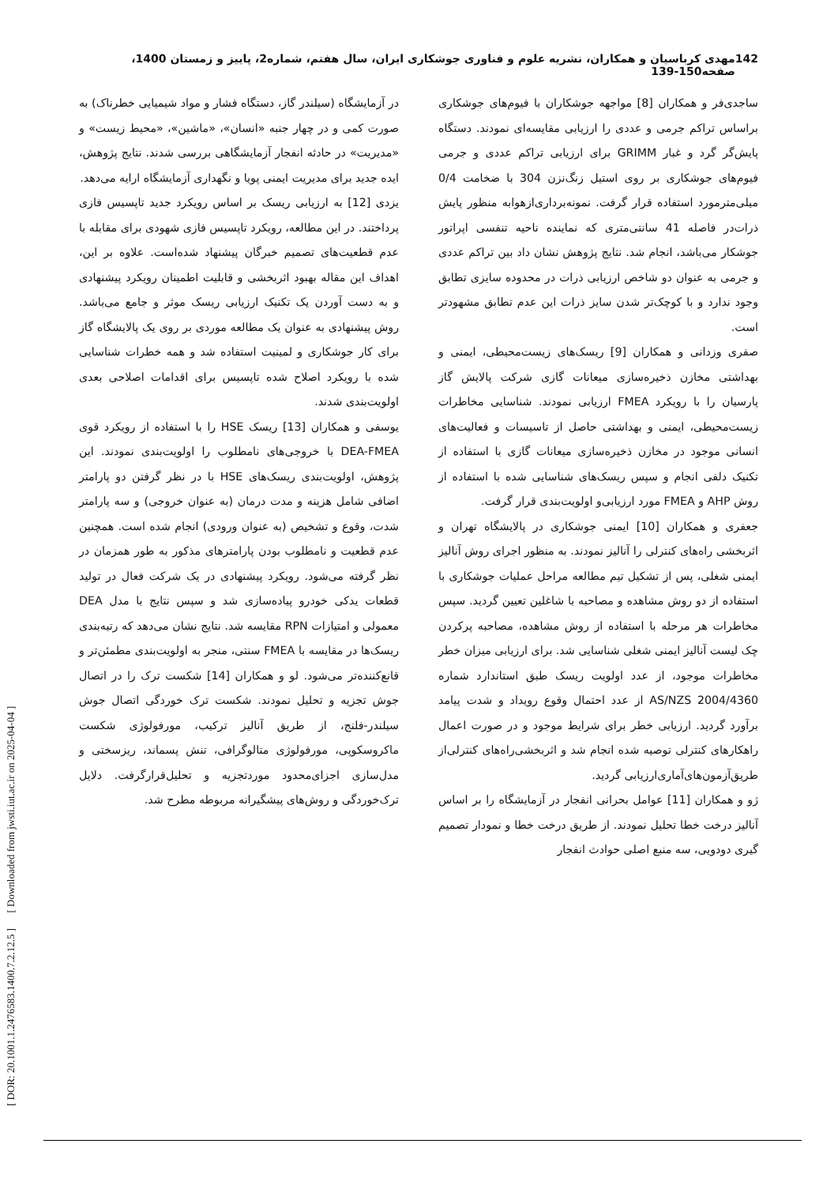142 مهدی کرباسیان و همکاران، نشریه علوم و فناوری جوشکاری ایران، سال هفتم، شماره2، پاییز و زمستان 1400، صفحه150-139
ساجدی‌فر و همکاران [8] مواجهه جوشکاران با فیوم‌های جوشکاری براساس تراکم جرمی و عددی را ارزیابی مقایسه‌ای نمودند. دستگاه پایش‌گر گرد و غبار GRIMM برای ارزیابی تراکم عددی و جرمی فیوم‌های جوشکاری بر روی استیل زنگ‌نزن 304 با ضخامت 0/4 میلی‌مترمورد استفاده قرار گرفت. نمونه‌برداری‌ازهوابه منظور پایش ذرات‌در فاصله 41 سانتی‌متری که نماینده ناحیه تنفسی اپراتور جوشکار می‌باشد، انجام شد. نتایج پژوهش نشان داد بین تراکم عددی و جرمی به عنوان دو شاخص ارزیابی ذرات در محدوده سایزی تطابق وجود ندارد و با کوچک‌تر شدن سایز ذرات این عدم تطابق مشهودتر است.
صفری وزدانی و همکاران [9] ریسک‌های زیست‌محیطی، ایمنی و بهداشتی مخازن ذخیره‌سازی میعانات گازی شرکت پالایش گاز پارسیان را با رویکرد FMEA ارزیابی نمودند. شناسایی مخاطرات زیست‌محیطی، ایمنی و بهداشتی حاصل از تاسیسات و فعالیت‌های انسانی موجود در مخازن ذخیره‌سازی میعانات گازی با استفاده از تکنیک دلفی انجام و سپس ریسک‌های شناسایی شده با استفاده از روش AHP و FMEA مورد ارزیابی‌و اولویت‌بندی قرار گرفت.
جعفری و همکاران [10] ایمنی جوشکاری در پالایشگاه تهران و اثربخشی راه‌های کنترلی را آنالیز نمودند. به منظور اجرای روش آنالیز ایمنی شغلی، پس از تشکیل تیم مطالعه مراحل عملیات جوشکاری با استفاده از دو روش مشاهده و مصاحبه با شاغلین تعیین گردید. سپس مخاطرات هر مرحله با استفاده از روش مشاهده، مصاحبه پرکردن چک لیست آنالیز ایمنی شغلی شناسایی شد. برای ارزیابی میزان خطر مخاطرات موجود، از عدد اولویت ریسک طبق استاندارد شماره AS/NZS 2004/4360 از عدد احتمال وقوع رویداد و شدت پیامد برآورد گردید. ارزیابی خطر برای شرایط موجود و در صورت اعمال راهکارهای کنترلی توصیه شده انجام شد و اثربخشی‌راه‌های کنترلی‌از طریق‌آزمون‌های‌آماری‌ارزیابی گردید.
ژو و همکاران [11] عوامل بحرانی انفجار در آزمایشگاه را بر اساس آنالیز درخت خطا تحلیل نمودند. از طریق درخت خطا و نمودار تصمیم گیری دودویی، سه منبع اصلی حوادث انفجار
در آزمایشگاه (سیلندر گاز، دستگاه فشار و مواد شیمیایی خطرناک) به صورت کمی و در چهار جنبه «انسان»، «ماشین»، «محیط زیست» و «مدیریت» در حادثه انفجار آزمایشگاهی بررسی شدند. نتایج پژوهش، ایده جدید برای مدیریت ایمنی پویا و نگهداری آزمایشگاه ارایه می‌دهد.
یزدی [12] به ارزیابی ریسک بر اساس رویکرد جدید تاپسیس فازی پرداختند. در این مطالعه، رویکرد تاپسیس فازی شهودی برای مقابله با عدم قطعیت‌های تصمیم خبرگان پیشنهاد شده‌است. علاوه بر این، اهداف این مقاله بهبود اثربخشی و قابلیت اطمینان رویکرد پیشنهادی و به دست آوردن یک تکنیک ارزیابی ریسک موثر و جامع می‌باشد. روش پیشنهادی به عنوان یک مطالعه موردی بر روی یک پالایشگاه گاز برای کار جوشکاری و لمینیت استفاده شد و همه خطرات شناسایی شده با رویکرد اصلاح شده تاپسیس برای اقدامات اصلاحی بعدی اولویت‌بندی شدند.
یوسفی و همکاران [13] ریسک HSE را با استفاده از رویکرد قوی DEA-FMEA با خروجی‌های نامطلوب را اولویت‌بندی نمودند. این پژوهش، اولویت‌بندی ریسک‌های HSE با در نظر گرفتن دو پارامتر اضافی شامل هزینه و مدت درمان (به عنوان خروجی) و سه پارامتر شدت، وقوع و تشخیص (به عنوان ورودی) انجام شده است. همچنین عدم قطعیت و نامطلوب بودن پارامترهای مذکور به طور همزمان در نظر گرفته می‌شود. رویکرد پیشنهادی در یک شرکت فعال در تولید قطعات یدکی خودرو پیاده‌سازی شد و سپس نتایج با مدل DEA معمولی و امتیازات RPN مقایسه شد. نتایج نشان می‌دهد که رتبه‌بندی ریسک‌ها در مقایسه با FMEA سنتی، منجر به اولویت‌بندی مطمئن‌تر و قانع‌کننده‌تر می‌شود. لو و همکاران [14] شکست ترک را در اتصال جوش تجزیه و تحلیل نمودند. شکست ترک خوردگی اتصال جوش سیلندر-فلنج، از طریق آنالیز ترکیب، مورفولوژی شکست ماکروسکوپی، مورفولوژی متالوگرافی، تنش پسماند، ریزسختی و مدل‌سازی اجزای‌محدود موردتجزیه و تحلیل‌قرارگرفت. دلایل ترک‌خوردگی و روش‌های پیشگیرانه مربوطه مطرح شد.
[ DOR: 20.1001.1.2476583.1400.7.2.12.5 ] [ Downloaded from jwsti.iut.ac.ir on 2025-04-04 ]